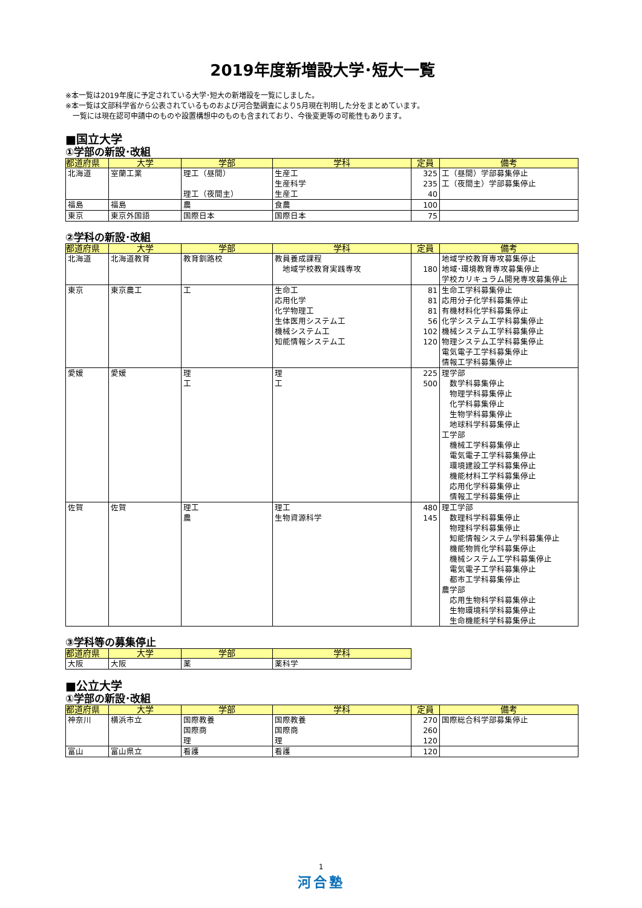2019年度新増設大学･短大一覧
※本一覧は2019年度に予定されている大学･短大の新増設を一覧にしました。
※本一覧は文部科学省から公表されているものおよび河合塾調査により5月現在判明した分をまとめています。
　一覧には現在認可申請中のものや設置構想中のものも含まれており、今後変更等の可能性もあります。
■国立大学
①学部の新設･改組
| 都道府県 | 大学 | 学部 | 学科 | 定員 | 備考 |
| --- | --- | --- | --- | --- | --- |
| 北海道 | 室蘭工業 | 理工（昼間） 理工（夜間主） | 生産工 生産科学 生産工 | 325 235 40 | 工（昼間）学部募集停止 工（夜間主）学部募集停止 |
| 福島 | 福島 | 農 | 食農 | 100 | |
| 東京 | 東京外国語 | 国際日本 | 国際日本 | 75 | |
②学科の新設･改組
| 都道府県 | 大学 | 学部 | 学科 | 定員 | 備考 |
| --- | --- | --- | --- | --- | --- |
| 北海道 | 北海道教育 | 教育釧路校 | 教員養成課程 地域学校教育実践専攻 | 180 | 地域学校教育専攻募集停止 地域･環境教育専攻募集停止 学校カリキュラム開発専攻募集停止 |
| 東京 | 東京農工 | 工 | 生命工 応用化学 化学物理工 生体医用システム工 機械システム工 知能情報システム工 | 81 81 81 56 102 120 | 生命工学科募集停止 応用分子化学科募集停止 有機材料化学科募集停止 化学システム工学科募集停止 機械システム工学科募集停止 物理システム工学科募集停止 電気電子工学科募集停止 情報工学科募集停止 |
| 愛媛 | 愛媛 | 理 工 | 理 工 | 225 500 | 理学部 数学科募集停止 物理学科募集停止 化学科募集停止 生物学科募集停止 地球科学科募集停止 工学部 機械工学科募集停止 電気電子工学科募集停止 環境建設工学科募集停止 機能材料工学科募集停止 応用化学科募集停止 情報工学科募集停止 |
| 佐賀 | 佐賀 | 理工 農 | 理工 生物資源科学 | 480 145 | 理工学部 数理科学科募集停止 物理科学科募集停止 知能情報システム学科募集停止 機能物質化学科募集停止 機械システム工学科募集停止 電気電子工学科募集停止 都市工学科募集停止 農学部 応用生物科学科募集停止 生物環境科学科募集停止 生命機能科学科募集停止 |
③学科等の募集停止
| 都道府県 | 大学 | 学部 | 学科 |
| --- | --- | --- | --- |
| 大阪 | 大阪 | 薬 | 薬科学 |
■公立大学
①学部の新設･改組
| 都道府県 | 大学 | 学部 | 学科 | 定員 | 備考 |
| --- | --- | --- | --- | --- | --- |
| 神奈川 | 横浜市立 | 国際教養 国際商 理 | 国際教養 国際商 理 | 270 260 120 | 国際総合科学部募集停止 |
| 富山 | 富山県立 | 看護 | 看護 | 120 | |
1
河合塾